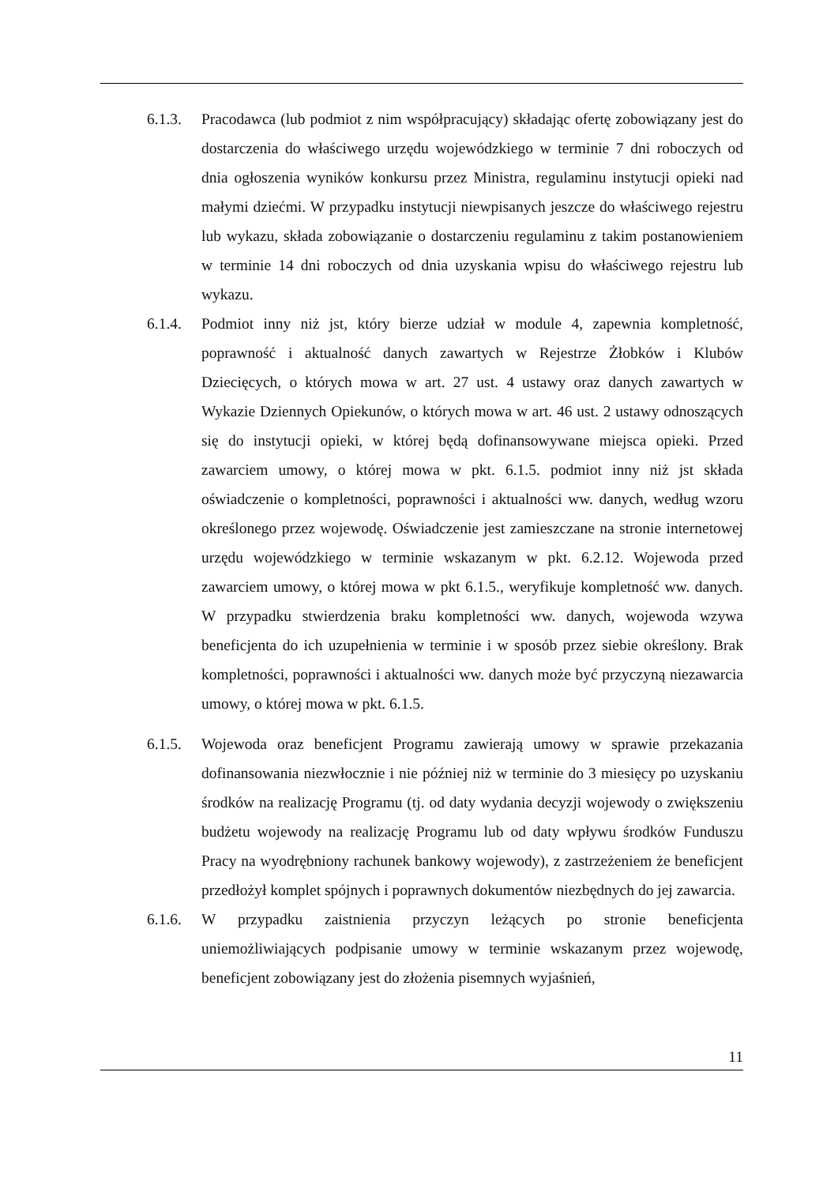6.1.3.
Pracodawca (lub podmiot z nim współpracujący) składając ofertę zobowiązany jest do dostarczenia do właściwego urzędu wojewódzkiego w terminie 7 dni roboczych od dnia ogłoszenia wyników konkursu przez Ministra, regulaminu instytucji opieki nad małymi dziećmi. W przypadku instytucji niewpisanych jeszcze do właściwego rejestru lub wykazu, składa zobowiązanie o dostarczeniu regulaminu z takim postanowieniem w terminie 14 dni roboczych od dnia uzyskania wpisu do właściwego rejestru lub wykazu.
6.1.4.
Podmiot inny niż jst, który bierze udział w module 4, zapewnia kompletność, poprawność i aktualność danych zawartych w Rejestrze Żłobków i Klubów Dziecięcych, o których mowa w art. 27 ust. 4 ustawy oraz danych zawartych w Wykazie Dziennych Opiekunów, o których mowa w art. 46 ust. 2 ustawy odnoszących się do instytucji opieki, w której będą dofinansowywane miejsca opieki. Przed zawarciem umowy, o której mowa w pkt. 6.1.5. podmiot inny niż jst składa oświadczenie o kompletności, poprawności i aktualności ww. danych, według wzoru określonego przez wojewodę. Oświadczenie jest zamieszczane na stronie internetowej urzędu wojewódzkiego w terminie wskazanym w pkt. 6.2.12. Wojewoda przed zawarciem umowy, o której mowa w pkt 6.1.5., weryfikuje kompletność ww. danych. W przypadku stwierdzenia braku kompletności ww. danych, wojewoda wzywa beneficjenta do ich uzupełnienia w terminie i w sposób przez siebie określony. Brak kompletności, poprawności i aktualności ww. danych może być przyczyną niezawarcia umowy, o której mowa w pkt. 6.1.5.
6.1.5.
Wojewoda oraz beneficjent Programu zawierają umowy w sprawie przekazania dofinansowania niezwłocznie i nie później niż w terminie do 3 miesięcy po uzyskaniu środków na realizację Programu (tj. od daty wydania decyzji wojewody o zwiększeniu budżetu wojewody na realizację Programu lub od daty wpływu środków Funduszu Pracy na wyodrębniony rachunek bankowy wojewody), z zastrzeżeniem że beneficjent przedłożył komplet spójnych i poprawnych dokumentów niezbędnych do jej zawarcia.
6.1.6.
W przypadku zaistnienia przyczyn leżących po stronie beneficjenta uniemożliwiających podpisanie umowy w terminie wskazanym przez wojewodę, beneficjent zobowiązany jest do złożenia pisemnych wyjaśnień,
11